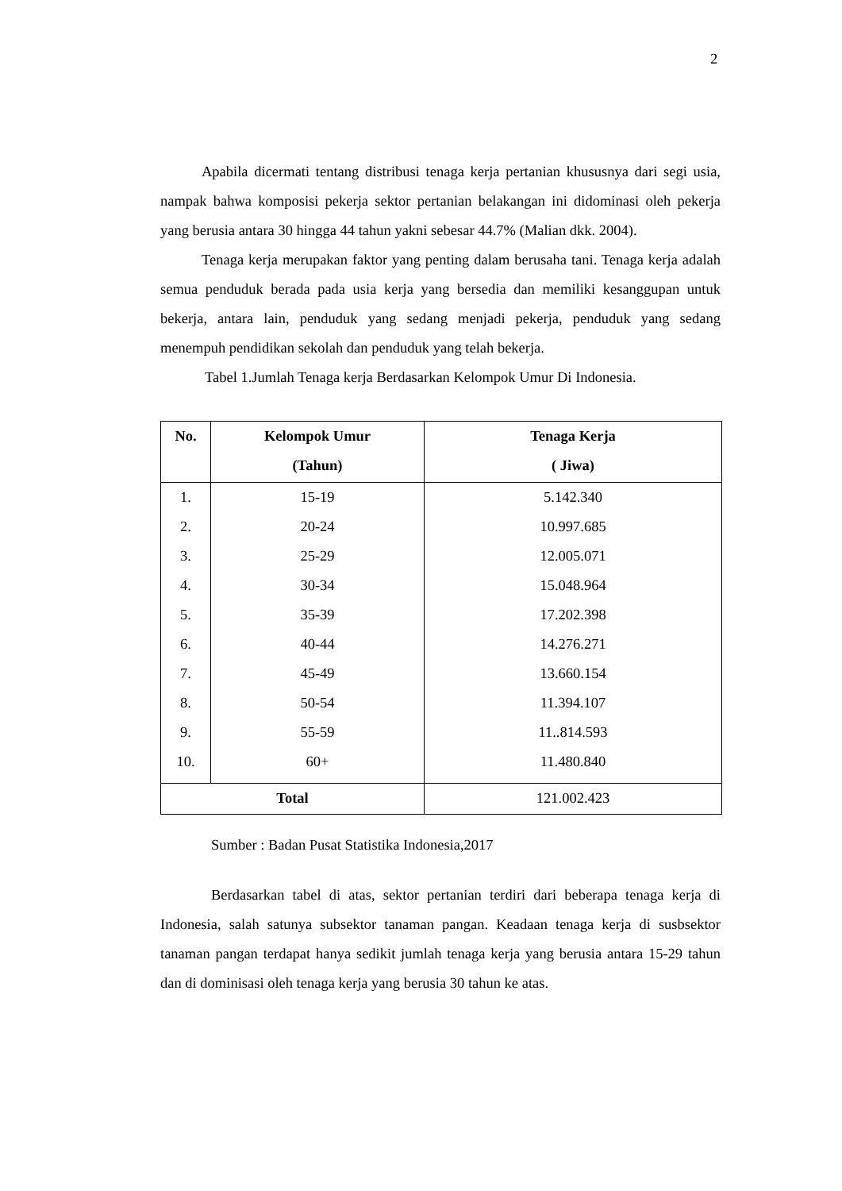2
Apabila dicermati tentang distribusi tenaga kerja pertanian khususnya dari segi usia, nampak bahwa komposisi pekerja sektor pertanian belakangan ini didominasi oleh pekerja yang berusia antara 30 hingga 44 tahun yakni sebesar 44.7% (Malian dkk. 2004).
Tenaga kerja merupakan faktor yang penting dalam berusaha tani. Tenaga kerja adalah semua penduduk berada pada usia kerja yang bersedia dan memiliki kesanggupan untuk bekerja, antara lain, penduduk yang sedang menjadi pekerja, penduduk yang sedang menempuh pendidikan sekolah dan penduduk yang telah bekerja.
Tabel 1.Jumlah Tenaga kerja Berdasarkan Kelompok Umur Di Indonesia.
| No. | Kelompok Umur (Tahun) | Tenaga Kerja ( Jiwa) |
| --- | --- | --- |
| 1. | 15-19 | 5.142.340 |
| 2. | 20-24 | 10.997.685 |
| 3. | 25-29 | 12.005.071 |
| 4. | 30-34 | 15.048.964 |
| 5. | 35-39 | 17.202.398 |
| 6. | 40-44 | 14.276.271 |
| 7. | 45-49 | 13.660.154 |
| 8. | 50-54 | 11.394.107 |
| 9. | 55-59 | 11..814.593 |
| 10. | 60+ | 11.480.840 |
| Total | | 121.002.423 |
Sumber : Badan Pusat Statistika Indonesia,2017
Berdasarkan tabel di atas, sektor pertanian terdiri dari beberapa tenaga kerja di Indonesia, salah satunya subsektor tanaman pangan. Keadaan tenaga kerja di susbsektor tanaman pangan terdapat hanya sedikit jumlah tenaga kerja yang berusia antara 15-29 tahun dan di dominisasi oleh tenaga kerja yang berusia 30 tahun ke atas.